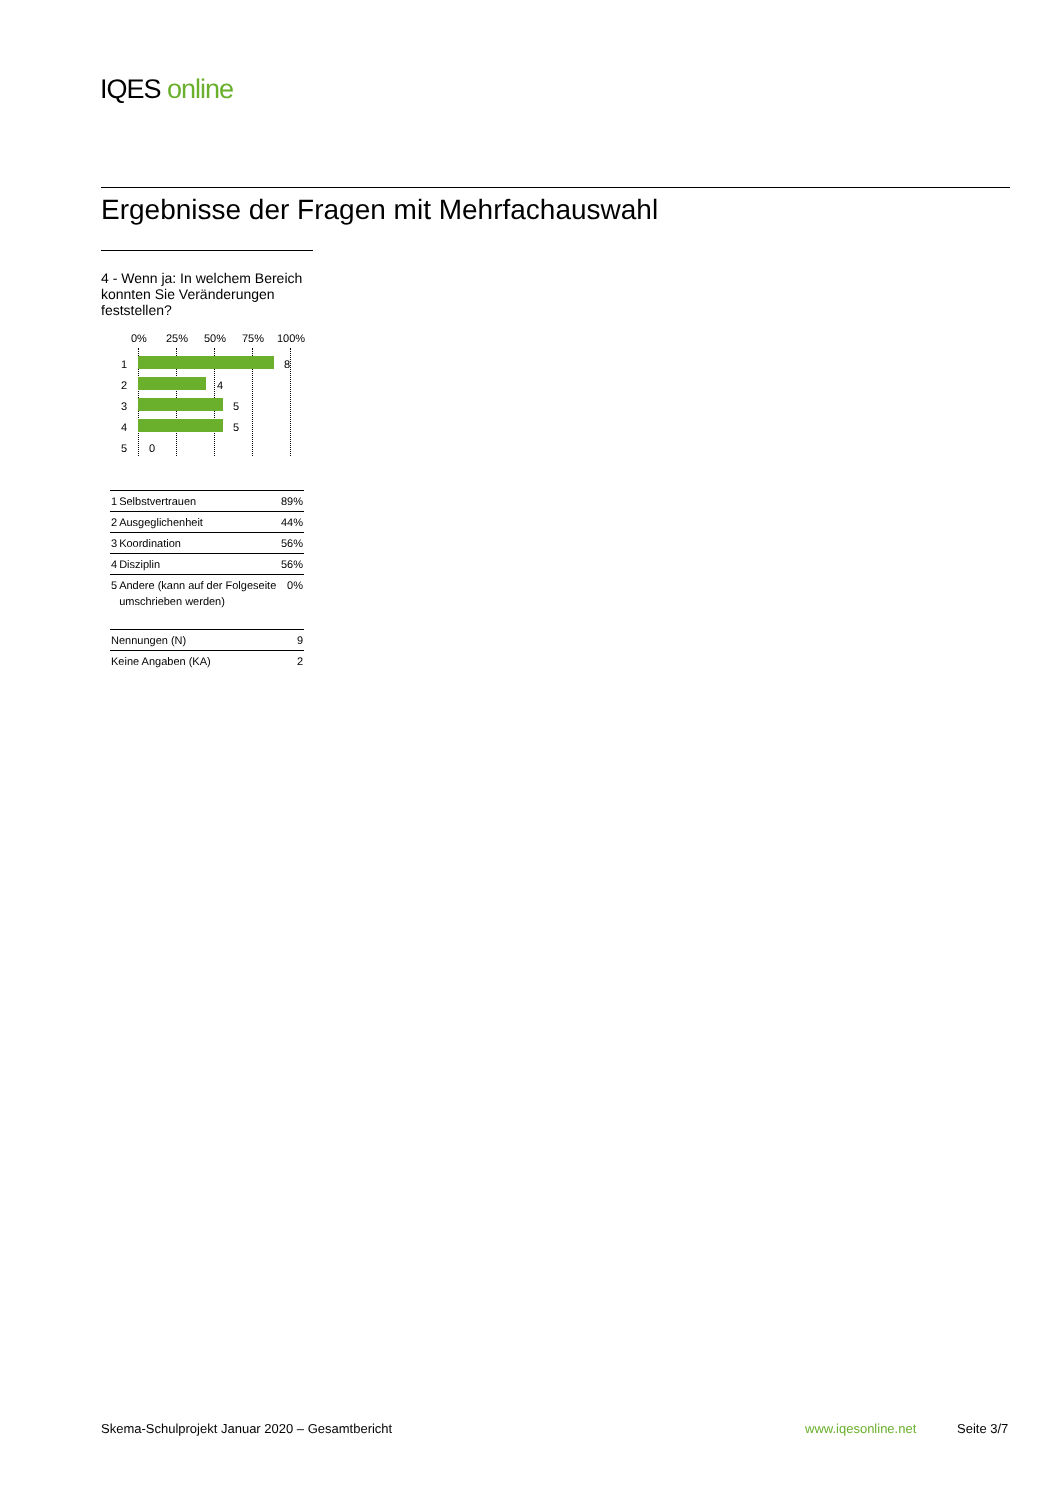IQES online
Ergebnisse der Fragen mit Mehrfachauswahl
4 - Wenn ja: In welchem Bereich konnten Sie Veränderungen feststellen?
0% 25% 50% 75% 100%
1 8
2 4
3 5
4 5
5 0
| 1 | Selbstvertrauen | 89% |
| 2 | Ausgeglichenheit | 44% |
| 3 | Koordination | 56% |
| 4 | Disziplin | 56% |
| 5 | Andere (kann auf der Folgeseite umschrieben werden) | 0% |
| Nennungen (N) | 9 |
| Keine Angaben (KA) | 2 |
Skema-Schulprojekt Januar 2020 – Gesamtbericht
www.iqesonline.net Seite 3/7